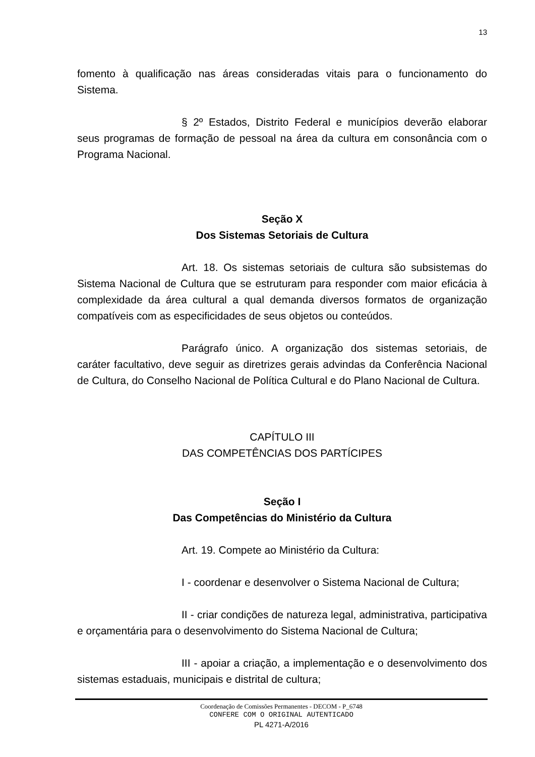13
fomento à qualificação nas áreas consideradas vitais para o funcionamento do Sistema.
§ 2º Estados, Distrito Federal e municípios deverão elaborar seus programas de formação de pessoal na área da cultura em consonância com o Programa Nacional.
Seção X
Dos Sistemas Setoriais de Cultura
Art. 18. Os sistemas setoriais de cultura são subsistemas do Sistema Nacional de Cultura que se estruturam para responder com maior eficácia à complexidade da área cultural a qual demanda diversos formatos de organização compatíveis com as especificidades de seus objetos ou conteúdos.
Parágrafo único. A organização dos sistemas setoriais, de caráter facultativo, deve seguir as diretrizes gerais advindas da Conferência Nacional de Cultura, do Conselho Nacional de Política Cultural e do Plano Nacional de Cultura.
CAPÍTULO III
DAS COMPETÊNCIAS DOS PARTÍCIPES
Seção I
Das Competências do Ministério da Cultura
Art. 19. Compete ao Ministério da Cultura:
I - coordenar e desenvolver o Sistema Nacional de Cultura;
II - criar condições de natureza legal, administrativa, participativa e orçamentária para o desenvolvimento do Sistema Nacional de Cultura;
III - apoiar a criação, a implementação e o desenvolvimento dos sistemas estaduais, municipais e distrital de cultura;
Coordenação de Comissões Permanentes - DECOM - P_6748
CONFERE COM O ORIGINAL AUTENTICADO
PL 4271-A/2016